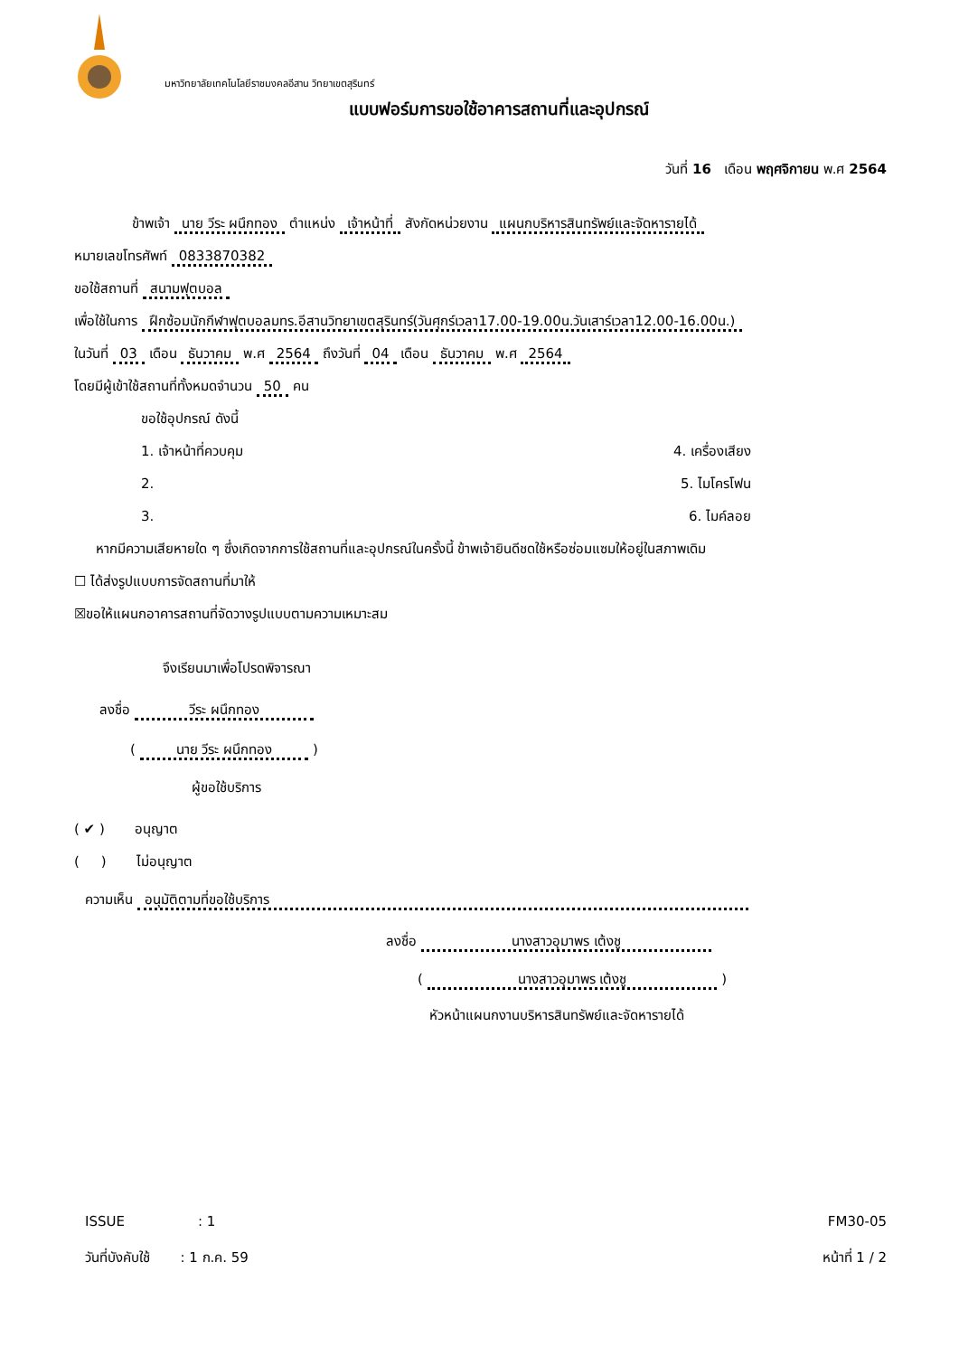มหาวิทยาลัยเทคโนโลยีราชมงคลอีสาน วิทยาเขตสุรินทร์
แบบฟอร์มการขอใช้อาคารสถานที่และอุปกรณ์
วันที่ 16 เดือน พฤศจิกายน พ.ศ 2564
ข้าพเจ้า นาย วีระ ผนึกทอง ตำแหน่ง เจ้าหน้าที่ สังกัดหน่วยงาน แผนกบริหารสินทรัพย์และจัดหารายได้
หมายเลขโทรศัพท์ 0833870382
ขอใช้สถานที่ สนามฟุตบอล
เพื่อใช้ในการ ฝึกซ้อมนักกีฬาฟุตบอลมทร.อีสานวิทยาเขตสุรินทร์(วันศุกร์เวลา17.00-19.00น.วันเสาร์เวลา12.00-16.00น.)
ในวันที่ 03 เดือน ธันวาคม พ.ศ 2564 ถึงวันที่ 04 เดือน ธันวาคม พ.ศ 2564
โดยมีผู้เข้าใช้สถานที่ทั้งหมดจำนวน 50 คน
ขอใช้อุปกรณ์ ดังนี้
1. เจ้าหน้าที่ควบคุม 4. เครื่องเสียง
2. 5. ไมโครโฟน
3. 6. ไมค์ลอย
หากมีความเสียหายใด ๆ ซึ่งเกิดจากการใช้สถานที่และอุปกรณ์ในครั้งนี้ ข้าพเจ้ายินดีชดใช้หรือซ่อมแซมให้อยู่ในสภาพเดิม
☐ ได้ส่งรูปแบบการจัดสถานที่มาให้
☒ขอให้แผนกอาคารสถานที่จัดวางรูปแบบตามความเหมาะสม
จึงเรียนมาเพื่อโปรดพิจารณา
ลงชื่อ วีระ ผนึกทอง
( นาย วีระ ผนึกทอง )
ผู้ขอใช้บริการ
( ✔ ) อนุญาต
( ) ไม่อนุญาต
ความเห็น อนุมัติตามที่ขอใช้บริการ
ลงชื่อ นางสาวอุมาพร เต้งชู
( นางสาวอุมาพร เต้งชู )
หัวหน้าแผนกงานบริหารสินทรัพย์และจัดหารายได้
ISSUE : 1
วันที่บังคับใช้ : 1 ก.ค. 59
FM30-05
หน้าที่ 1 / 2